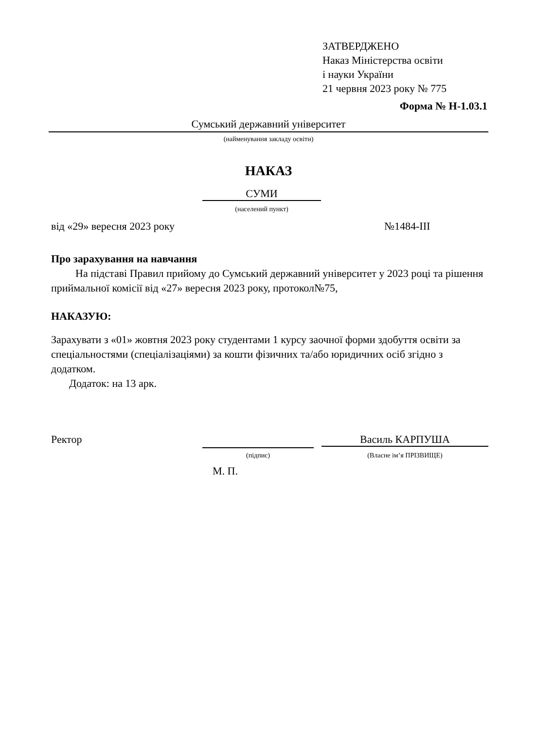ЗАТВЕРДЖЕНО
Наказ Міністерства освіти
і науки України
21 червня 2023 року № 775
Форма № Н-1.03.1
Сумський державний університет
(найменування закладу освіти)
НАКАЗ
СУМИ
(населений пункт)
від «29» вересня 2023 року №1484-ІІІ
Про зарахування на навчання
На підставі Правил прийому до Сумський державний університет у 2023 році та рішення приймальної комісії від «27» вересня 2023 року, протокол№75,
НАКАЗУЮ:
Зарахувати з «01» жовтня 2023 року студентами 1 курсу заочної форми здобуття освіти за спеціальностями (спеціалізаціями) за кошти фізичних та/або юридичних осіб згідно з додатком.
Додаток: на 13 арк.
Ректор Василь КАРПУША
(підпис) (Власне ім’я ПРІЗВИЩЕ)
М. П.